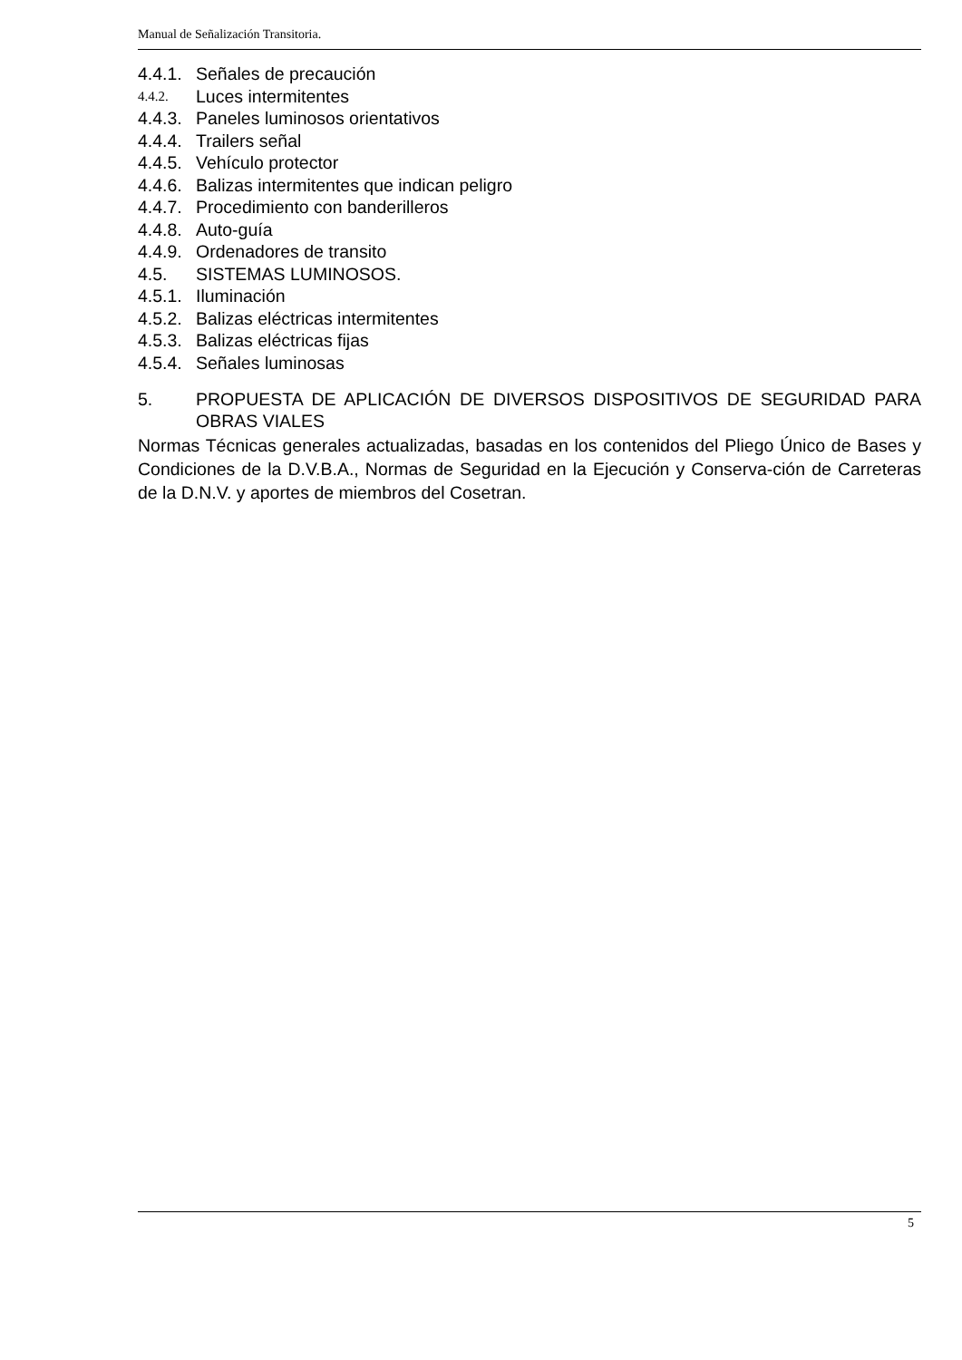Manual de Señalización Transitoria.
4.4.1. Señales de precaución
4.4.2. Luces intermitentes
4.4.3. Paneles luminosos orientativos
4.4.4. Trailers señal
4.4.5. Vehículo protector
4.4.6. Balizas intermitentes que indican peligro
4.4.7. Procedimiento con banderilleros
4.4.8. Auto-guía
4.4.9. Ordenadores de transito
4.5. SISTEMAS LUMINOSOS.
4.5.1. Iluminación
4.5.2. Balizas eléctricas intermitentes
4.5.3. Balizas eléctricas fijas
4.5.4. Señales luminosas
5. PROPUESTA DE APLICACIÓN DE DIVERSOS DISPOSITIVOS DE SEGURIDAD PARA OBRAS VIALES
Normas Técnicas generales actualizadas, basadas en los contenidos del Pliego Único de Bases y Condiciones de la D.V.B.A., Normas de Seguridad en la Ejecución y Conserva-ción de Carreteras de la D.N.V. y aportes de miembros del Cosetran.
5